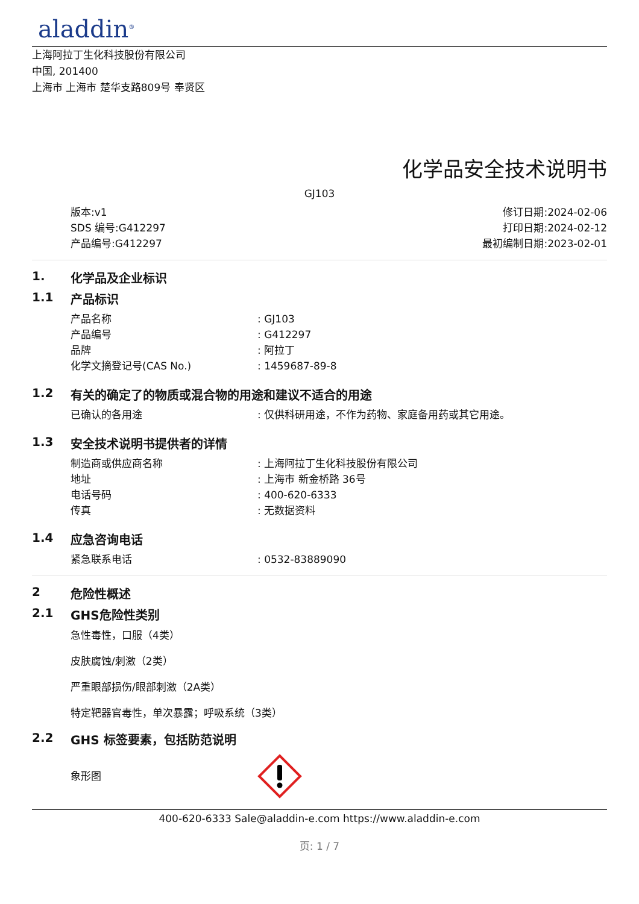aladdin<sup>®</sup>
上海阿拉丁生化科技股份有限公司
中国, 201400
上海市 上海市 楚华支路809号 奉贤区
化学品安全技术说明书
GJ103
版本:v1
SDS 编号:G412297
产品编号:G412297
修订日期:2024-02-06
打印日期:2024-02-12
最初编制日期:2023-02-01
1. 化学品及企业标识
1.1 产品标识
产品名称 : GJ103
产品编号 : G412297
品牌 : 阿拉丁
化学文摘登记号(CAS No.) : 1459687-89-8
1.2 有关的确定了的物质或混合物的用途和建议不适合的用途
已确认的各用途 : 仅供科研用途，不作为药物、家庭备用药或其它用途。
1.3 安全技术说明书提供者的详情
制造商或供应商名称 : 上海阿拉丁生化科技股份有限公司
地址 : 上海市 新金桥路 36号
电话号码 : 400-620-6333
传真 : 无数据资料
1.4 应急咨询电话
紧急联系电话 : 0532-83889090
2 危险性概述
2.1 GHS危险性类别
急性毒性，口服（4类）
皮肤腐蚀/刺激（2类）
严重眼部损伤/眼部刺激（2A类）
特定靶器官毒性，单次暴露；呼吸系统（3类）
2.2 GHS 标签要素，包括防范说明
象形图
400-620-6333 Sale@aladdin-e.com https://www.aladdin-e.com
页: 1 / 7